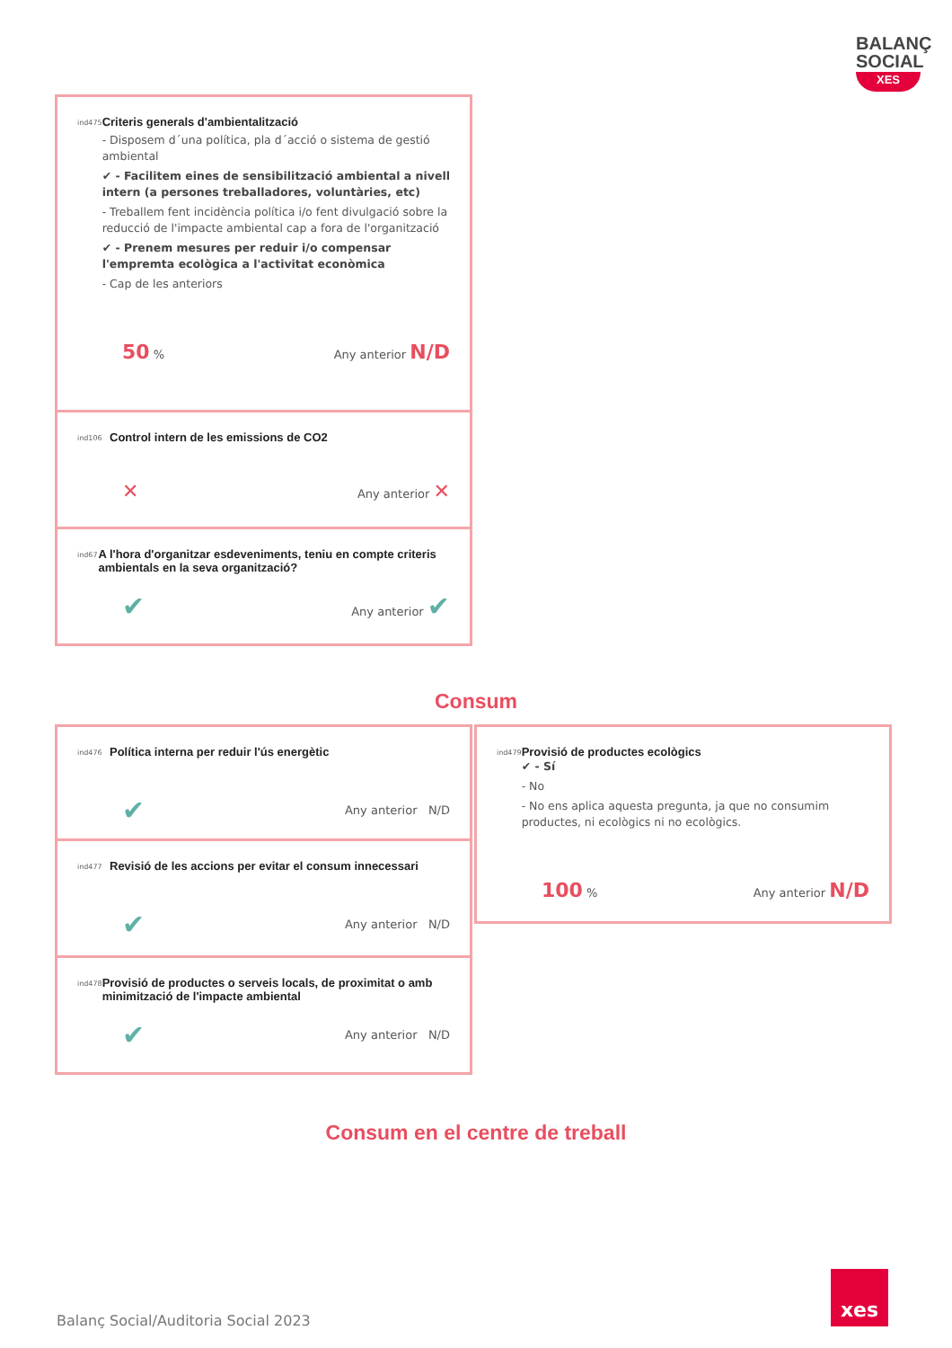BALANÇ
SOCIAL
XES
ind475
Criteris generals d'ambientalització
- Disposem d´una política, pla d´acció o sistema de gestió ambiental
✔ - Facilitem eines de sensibilització ambiental a nivell intern (a persones treballadores, voluntàries, etc)
- Treballem fent incidència política i/o fent divulgació sobre la reducció de l'impacte ambiental cap a fora de l'organització
✔ - Prenem mesures per reduir i/o compensar l'empremta ecològica a l'activitat econòmica
- Cap de les anteriors
50 % Any anterior N/D
ind106
Control intern de les emissions de CO2
✕ Any anterior ✕
ind67
A l'hora d'organitzar esdeveniments, teniu en compte criteris ambientals en la seva organització?
✔ Any anterior ✔
Consum
ind476
Política interna per reduir l'ús energètic
✔ Any anterior N/D
ind477
Revisió de les accions per evitar el consum innecessari
✔ Any anterior N/D
ind478
Provisió de productes o serveis locals, de proximitat o amb minimització de l'impacte ambiental
✔ Any anterior N/D
ind479
Provisió de productes ecològics
✔ - Sí
- No
- No ens aplica aquesta pregunta, ja que no consumim productes, ni ecològics ni no ecològics.
100 % Any anterior N/D
Consum en el centre de treball
Balanç Social/Auditoria Social 2023
xes